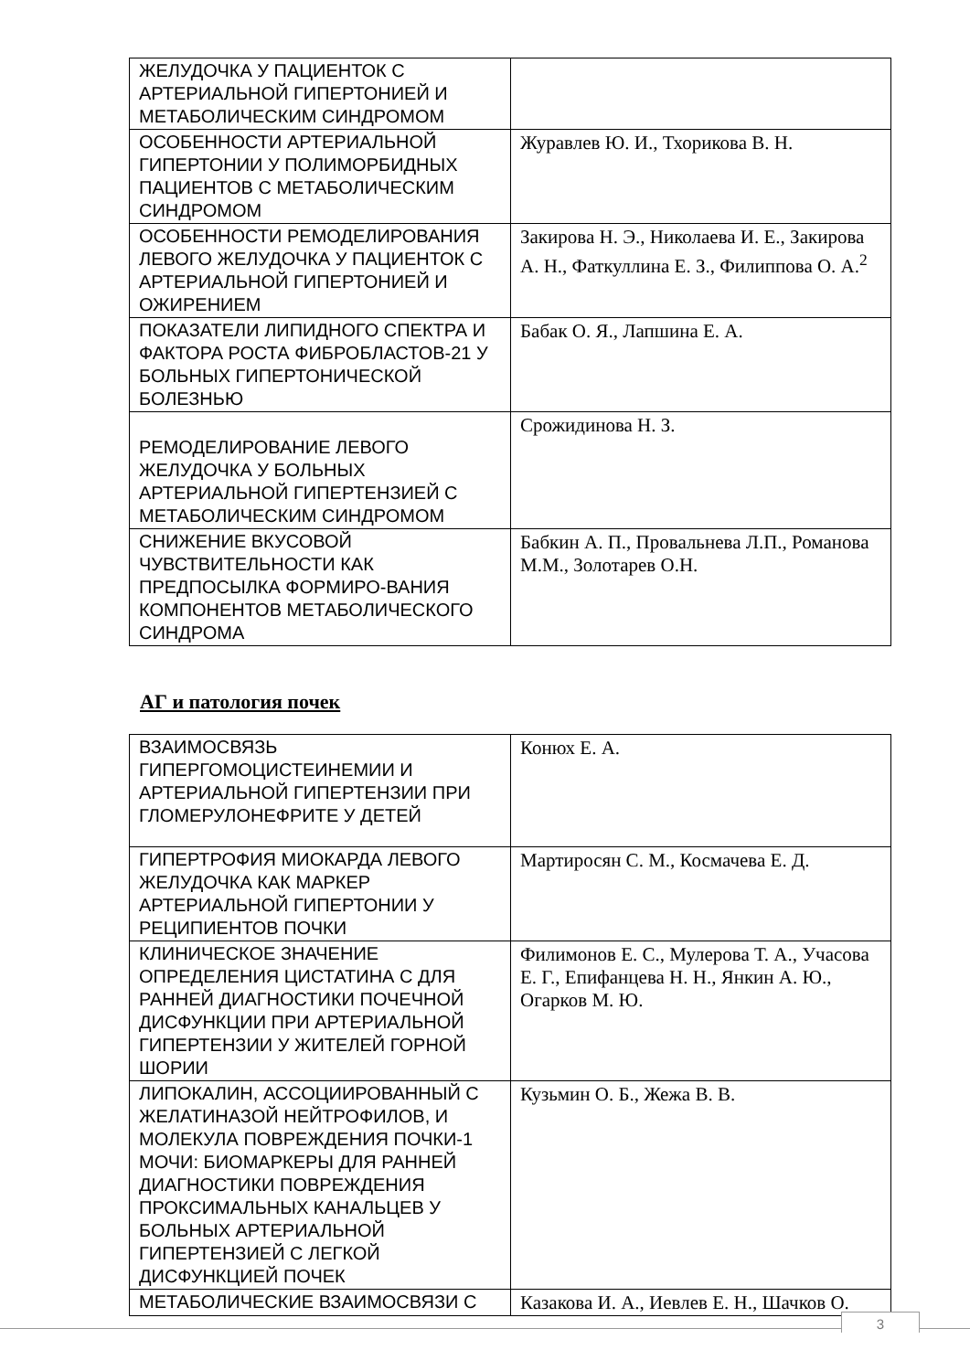| ЖЕЛУДОЧКА У ПАЦИЕНТОК С АРТЕРИАЛЬНОЙ ГИПЕРТОНИЕЙ И МЕТАБОЛИЧЕСКИМ СИНДРОМОМ | |
| ОСОБЕННОСТИ АРТЕРИАЛЬНОЙ ГИПЕРТОНИИ У ПОЛИМОРБИДНЫХ ПАЦИЕНТОВ С МЕТАБОЛИЧЕСКИМ СИНДРОМОМ | Журавлев Ю. И., Тхорикова В. Н. |
| ОСОБЕННОСТИ РЕМОДЕЛИРОВАНИЯ ЛЕВОГО ЖЕЛУДОЧКА У ПАЦИЕНТОК С АРТЕРИАЛЬНОЙ ГИПЕРТОНИЕЙ И ОЖИРЕНИЕМ | Закирова Н. Э., Николаева И. Е., Закирова А. Н., Фаткуллина Е. З., Филиппова О. А.<sup>2</sup> |
| ПОКАЗАТЕЛИ ЛИПИДНОГО СПЕКТРА И ФАКТОРА РОСТА ФИБРОБЛАСТОВ-21 У БОЛЬНЫХ ГИПЕРТОНИЧЕСКОЙ БОЛЕЗНЬЮ | Бабак О. Я., Лапшина Е. А. |
| РЕМОДЕЛИРОВАНИЕ ЛЕВОГО ЖЕЛУДОЧКА У БОЛЬНЫХ АРТЕРИАЛЬНОЙ ГИПЕРТЕНЗИЕЙ С МЕТАБОЛИЧЕСКИМ СИНДРОМОМ | Срожидинова Н. З. |
| СНИЖЕНИЕ ВКУСОВОЙ ЧУВСТВИТЕЛЬНОСТИ КАК ПРЕДПОСЫЛКА ФОРМИРО-ВАНИЯ КОМПОНЕНТОВ МЕТАБОЛИЧЕСКОГО СИНДРОМА | Бабкин А. П., Провальнева Л.П., Романова М.М., Золотарев О.Н. |
АГ и патология почек
| ВЗАИМОСВЯЗЬ ГИПЕРГОМОЦИСТЕИНЕМИИ И АРТЕРИАЛЬНОЙ ГИПЕРТЕНЗИИ ПРИ ГЛОМЕРУЛОНЕФРИТЕ У ДЕТЕЙ | Конюх Е. А. |
| ГИПЕРТРОФИЯ МИОКАРДА ЛЕВОГО ЖЕЛУДОЧКА КАК МАРКЕР АРТЕРИАЛЬНОЙ ГИПЕРТОНИИ У РЕЦИПИЕНТОВ ПОЧКИ | Мартиросян С. М., Космачева Е. Д. |
| КЛИНИЧЕСКОЕ ЗНАЧЕНИЕ ОПРЕДЕЛЕНИЯ ЦИСТАТИНА С ДЛЯ РАННЕЙ ДИАГНОСТИКИ ПОЧЕЧНОЙ ДИСФУНКЦИИ ПРИ АРТЕРИАЛЬНОЙ ГИПЕРТЕНЗИИ У ЖИТЕЛЕЙ ГОРНОЙ ШОРИИ | Филимонов Е. С., Мулерова Т. А., Учасова Е. Г., Епифанцева Н. Н., Янкин А. Ю., Огарков М. Ю. |
| ЛИПОКАЛИН, АССОЦИИРОВАННЫЙ С ЖЕЛАТИНАЗОЙ НЕЙТРОФИЛОВ, И МОЛЕКУЛА ПОВРЕЖДЕНИЯ ПОЧКИ-1 МОЧИ: БИОМАРКЕРЫ ДЛЯ РАННЕЙ ДИАГНОСТИКИ ПОВРЕЖДЕНИЯ ПРОКСИМАЛЬНЫХ КАНАЛЬЦЕВ У БОЛЬНЫХ АРТЕРИАЛЬНОЙ ГИПЕРТЕНЗИЕЙ С ЛЕГКОЙ ДИСФУНКЦИЕЙ ПОЧЕК | Кузьмин О. Б., Жежа В. В. |
| МЕТАБОЛИЧЕСКИЕ ВЗАИМОСВЯЗИ С | Казакова И. А., Иевлев Е. Н., Шачков О. |
3